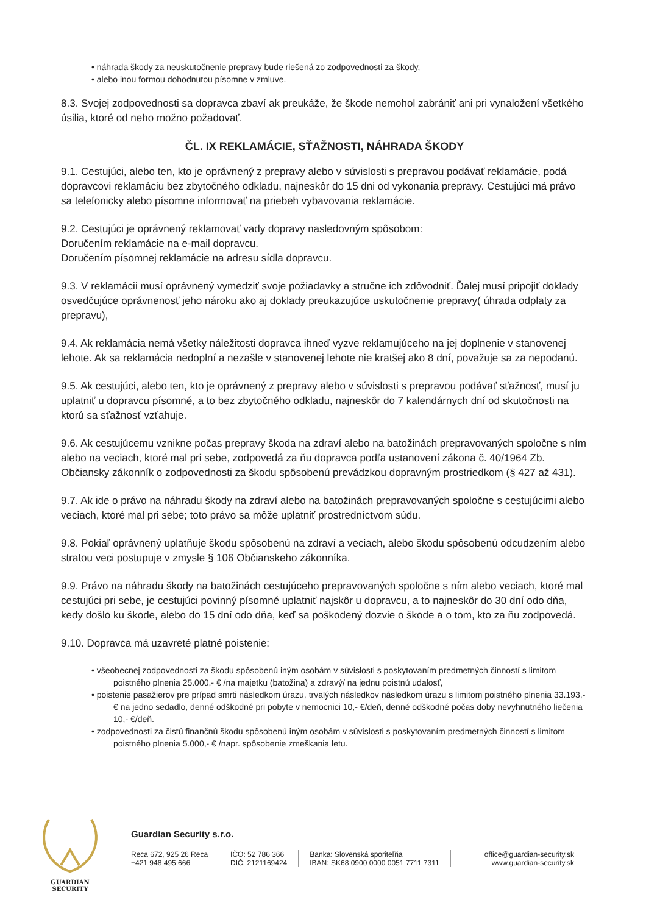• náhrada škody za neuskutočnenie prepravy bude riešená zo zodpovednosti za škody,
• alebo inou formou dohodnutou písomne v zmluve.
8.3. Svojej zodpovednosti sa dopravca zbaví ak preukáže, že škode nemohol zabrániť ani pri vynaložení všetkého úsilia, ktoré od neho možno požadovať.
ČL. IX REKLAMÁCIE, SŤAŽNOSTI, NÁHRADA ŠKODY
9.1. Cestujúci, alebo ten, kto je oprávnený z prepravy alebo v súvislosti s prepravou podávať reklamácie, podá dopravcovi reklamáciu bez zbytočného odkladu, najneskôr do 15 dni od vykonania prepravy. Cestujúci má právo sa telefonicky alebo písomne informovať na priebeh vybavovania reklamácie.
9.2. Cestujúci je oprávnený reklamovať vady dopravy nasledovným spôsobom:
Doručením reklamácie na e-mail dopravcu.
Doručením písomnej reklamácie na adresu sídla dopravcu.
9.3. V reklamácii musí oprávnený vymedziť svoje požiadavky a stručne ich zdôvodniť. Ďalej musí pripojiť doklady osvedčujúce oprávnenosť jeho nároku ako aj doklady preukazujúce uskutočnenie prepravy( úhrada odplaty za prepravu),
9.4. Ak reklamácia nemá všetky náležitosti dopravca ihneď vyzve reklamujúceho na jej doplnenie v stanovenej lehote. Ak sa reklamácia nedoplní a nezašle v stanovenej lehote nie kratšej ako 8 dní, považuje sa za nepodanú.
9.5. Ak cestujúci, alebo ten, kto je oprávnený z prepravy alebo v súvislosti s prepravou podávať sťažnosť, musí ju uplatniť u dopravcu písomné, a to bez zbytočného odkladu, najneskôr do 7 kalendárnych dní od skutočnosti na ktorú sa sťažnosť vzťahuje.
9.6. Ak cestujúcemu vznikne počas prepravy škoda na zdraví alebo na batožinách prepravovaných spoločne s ním alebo na veciach, ktoré mal pri sebe, zodpovedá za ňu dopravca podľa ustanovení zákona č. 40/1964 Zb. Občiansky zákonník o zodpovednosti za škodu spôsobenú prevádzkou dopravným prostriedkom (§ 427 až 431).
9.7. Ak ide o právo na náhradu škody na zdraví alebo na batožinách prepravovaných spoločne s cestujúcimi alebo veciach, ktoré mal pri sebe; toto právo sa môže uplatniť prostredníctvom súdu.
9.8. Pokiaľ oprávnený uplatňuje škodu spôsobenú na zdraví a veciach, alebo škodu spôsobenú odcudzením alebo stratou veci postupuje v zmysle § 106 Občianskeho zákonníka.
9.9. Právo na náhradu škody na batožinách cestujúceho prepravovaných spoločne s ním alebo veciach, ktoré mal cestujúci pri sebe, je cestujúci povinný písomné uplatniť najskôr u dopravcu, a to najneskôr do 30 dní odo dňa, kedy došlo ku škode, alebo do 15 dní odo dňa, keď sa poškodený dozvie o škode a o tom, kto za ňu zodpovedá.
9.10. Dopravca má uzavreté platné poistenie:
• všeobecnej zodpovednosti za škodu spôsobenú iným osobám v súvislosti s poskytovaním predmetných činností s limitom poistného plnenia 25.000,- € /na majetku (batožina) a zdravý/ na jednu poistnú udalosť,
• poistenie pasažierov pre prípad smrti následkom úrazu, trvalých následkov následkom úrazu s limitom poistného plnenia 33.193,- € na jedno sedadlo, denné odškodné pri pobyte v nemocnici 10,- €/deň, denné odškodné počas doby nevyhnutného liečenia 10,- €/deň.
• zodpovednosti za čistú finančnú škodu spôsobenú iným osobám v súvislosti s poskytovaním predmetných činností s limitom poistného plnenia 5.000,- € /napr. spôsobenie zmeškania letu.
GUARDIAN SECURITY
Guardian Security s.r.o.
Reca 672, 925 26 Reca
+421 948 495 666
IČO: 52 786 366
DIČ: 2121169424
Banka: Slovenská sporiteľňa
IBAN: SK68 0900 0000 0051 7711 7311
office@guardian-security.sk
www.guardian-security.sk